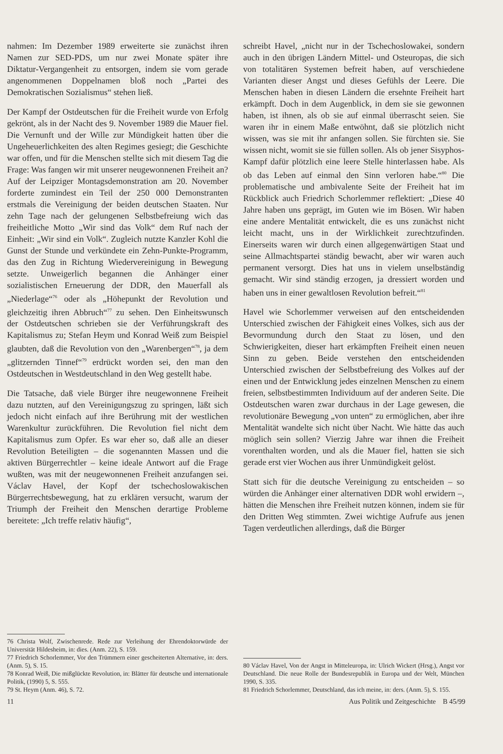nahmen: Im Dezember 1989 erweiterte sie zunächst ihren Namen zur SED-PDS, um nur zwei Monate später ihre Diktatur-Vergangenheit zu entsorgen, indem sie vom gerade angenommenen Doppelnamen bloß noch „Partei des Demokratischen Sozialismus“ stehen ließ.
Der Kampf der Ostdeutschen für die Freiheit wurde von Erfolg gekrönt, als in der Nacht des 9. November 1989 die Mauer fiel. Die Vernunft und der Wille zur Mündigkeit hatten über die Ungeheuerlichkeiten des alten Regimes gesiegt; die Geschichte war offen, und für die Menschen stellte sich mit diesem Tag die Frage: Was fangen wir mit unserer neugewonnenen Freiheit an? Auf der Leipziger Montagsdemonstration am 20. November forderte zumindest ein Teil der 250 000 Demonstranten erstmals die Vereinigung der beiden deutschen Staaten. Nur zehn Tage nach der gelungenen Selbstbefreiung wich das freiheitliche Motto „Wir sind das Volk“ dem Ruf nach der Einheit: „Wir sind ein Volk“. Zugleich nutzte Kanzler Kohl die Gunst der Stunde und verkündete ein Zehn-Punkte-Programm, das den Zug in Richtung Wiedervereinigung in Bewegung setzte. Unweigerlich begannen die Anhänger einer sozialistischen Erneuerung der DDR, den Mauerfall als „Niederlage“<sup>76</sup> oder als „Höhepunkt der Revolution und gleichzeitig ihren Abbruch“<sup>77</sup> zu sehen. Den Einheitswunsch der Ostdeutschen schrieben sie der Verführungskraft des Kapitalismus zu; Stefan Heym und Konrad Weiß zum Beispiel glaubten, daß die Revolution von den „Warenbergen“<sup>78</sup>, ja dem „glitzernden Tinnef“<sup>79</sup> erdrückt worden sei, den man den Ostdeutschen in Westdeutschland in den Weg gestellt habe.
Die Tatsache, daß viele Bürger ihre neugewonnene Freiheit dazu nutzten, auf den Vereinigungszug zu springen, läßt sich jedoch nicht einfach auf ihre Berührung mit der westlichen Warenkultur zurückführen. Die Revolution fiel nicht dem Kapitalismus zum Opfer. Es war eher so, daß alle an dieser Revolution Beteiligten – die sogenannten Massen und die aktiven Bürgerrechtler – keine ideale Antwort auf die Frage wußten, was mit der neugewonnenen Freiheit anzufangen sei. Václav Havel, der Kopf der tschechoslowakischen Bürgerrechtsbewegung, hat zu erklären versucht, warum der Triumph der Freiheit den Menschen derartige Probleme bereitete: „Ich treffe relativ häufig“,
76 Christa Wolf, Zwischenrede. Rede zur Verleihung der Ehrendoktorwürde der Universität Hildesheim, in: dies. (Anm. 22), S. 159.
77 Friedrich Schorlemmer, Vor den Trümmern einer gescheiterten Alternative, in: ders. (Anm. 5), S. 15.
78 Konrad Weiß, Die mißglückte Revolution, in: Blätter für deutsche und internationale Politik, (1990) 5, S. 555.
79 St. Heym (Anm. 46), S. 72.
schreibt Havel, „nicht nur in der Tschechoslowakei, sondern auch in den übrigen Ländern Mittel- und Osteuropas, die sich von totalitären Systemen befreit haben, auf verschiedene Varianten dieser Angst und dieses Gefühls der Leere. Die Menschen haben in diesen Ländern die ersehnte Freiheit hart erkämpft. Doch in dem Augenblick, in dem sie sie gewonnen haben, ist ihnen, als ob sie auf einmal überrascht seien. Sie waren ihr in einem Maße entwöhnt, daß sie plötzlich nicht wissen, was sie mit ihr anfangen sollen. Sie fürchten sie. Sie wissen nicht, womit sie sie füllen sollen. Als ob jener Sisyphos-Kampf dafür plötzlich eine leere Stelle hinterlassen habe. Als ob das Leben auf einmal den Sinn verloren habe.“<sup>80</sup> Die problematische und ambivalente Seite der Freiheit hat im Rückblick auch Friedrich Schorlemmer reflektiert: „Diese 40 Jahre haben uns geprägt, im Guten wie im Bösen. Wir haben eine andere Mentalität entwickelt, die es uns zunächst nicht leicht macht, uns in der Wirklichkeit zurechtzufinden. Einerseits waren wir durch einen allgegenwärtigen Staat und seine Allmachtspartei ständig bewacht, aber wir waren auch permanent versorgt. Dies hat uns in vielem unselbständig gemacht. Wir sind ständig erzogen, ja dressiert worden und haben uns in einer gewaltlosen Revolution befreit.“<sup>81</sup>
Havel wie Schorlemmer verweisen auf den entscheidenden Unterschied zwischen der Fähigkeit eines Volkes, sich aus der Bevormundung durch den Staat zu lösen, und den Schwierigkeiten, dieser hart erkämpften Freiheit einen neuen Sinn zu geben. Beide verstehen den entscheidenden Unterschied zwischen der Selbstbefreiung des Volkes auf der einen und der Entwicklung jedes einzelnen Menschen zu einem freien, selbstbestimmten Individuum auf der anderen Seite. Die Ostdeutschen waren zwar durchaus in der Lage gewesen, die revolutionäre Bewegung „von unten“ zu ermöglichen, aber ihre Mentalität wandelte sich nicht über Nacht. Wie hätte das auch möglich sein sollen? Vierzig Jahre war ihnen die Freiheit vorenthalten worden, und als die Mauer fiel, hatten sie sich gerade erst vier Wochen aus ihrer Unmündigkeit gelöst.
Statt sich für die deutsche Vereinigung zu entscheiden – so würden die Anhänger einer alternativen DDR wohl erwidern –, hätten die Menschen ihre Freiheit nutzen können, indem sie für den Dritten Weg stimmten. Zwei wichtige Aufrufe aus jenen Tagen verdeutlichen allerdings, daß die Bürger
80 Václav Havel, Von der Angst in Mitteleuropa, in: Ulrich Wickert (Hrsg.), Angst vor Deutschland. Die neue Rolle der Bundesrepublik in Europa und der Welt, München 1990, S. 335.
81 Friedrich Schorlemmer, Deutschland, das ich meine, in: ders. (Anm. 5), S. 155.
11 Aus Politik und Zeitgeschichte B 45/99